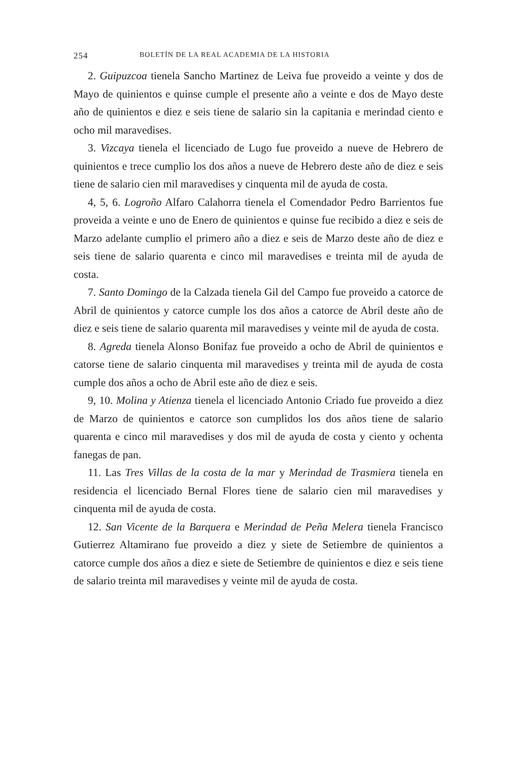254 BOLETÍN DE LA REAL ACADEMIA DE LA HISTORIA
2. Guipuzcoa tienela Sancho Martinez de Leiva fue proveido a veinte y dos de Mayo de quinientos e quinse cumple el presente año a veinte e dos de Mayo deste año de quinientos e diez e seis tiene de salario sin la capitania e merindad ciento e ocho mil maravedises.
3. Vizcaya tienela el licenciado de Lugo fue proveido a nueve de Hebrero de quinientos e trece cumplio los dos años a nueve de Hebrero deste año de diez e seis tiene de salario cien mil maravedises y cinquenta mil de ayuda de costa.
4, 5, 6. Logroño Alfaro Calahorra tienela el Comendador Pedro Barrientos fue proveida a veinte e uno de Enero de quinientos e quinse fue recibido a diez e seis de Marzo adelante cumplio el primero año a diez e seis de Marzo deste año de diez e seis tiene de salario quarenta e cinco mil maravedises e treinta mil de ayuda de costa.
7. Santo Domingo de la Calzada tienela Gil del Campo fue proveido a catorce de Abril de quinientos y catorce cumple los dos años a catorce de Abril deste año de diez e seis tiene de salario quarenta mil maravedises y veinte mil de ayuda de costa.
8. Agreda tienela Alonso Bonifaz fue proveido a ocho de Abril de quinientos e catorse tiene de salario cinquenta mil maravedises y treinta mil de ayuda de costa cumple dos años a ocho de Abril este año de diez e seis.
9, 10. Molina y Atienza tienela el licenciado Antonio Criado fue proveido a diez de Marzo de quinientos e catorce son cumplidos los dos años tiene de salario quarenta e cinco mil maravedises y dos mil de ayuda de costa y ciento y ochenta fanegas de pan.
11. Las Tres Villas de la costa de la mar y Merindad de Trasmiera tienela en residencia el licenciado Bernal Flores tiene de salario cien mil maravedises y cinquenta mil de ayuda de costa.
12. San Vicente de la Barquera e Merindad de Peña Melera tienela Francisco Gutierrez Altamirano fue proveido a diez y siete de Setiembre de quinientos a catorce cumple dos años a diez e siete de Setiembre de quinientos e diez e seis tiene de salario treinta mil maravedises y veinte mil de ayuda de costa.